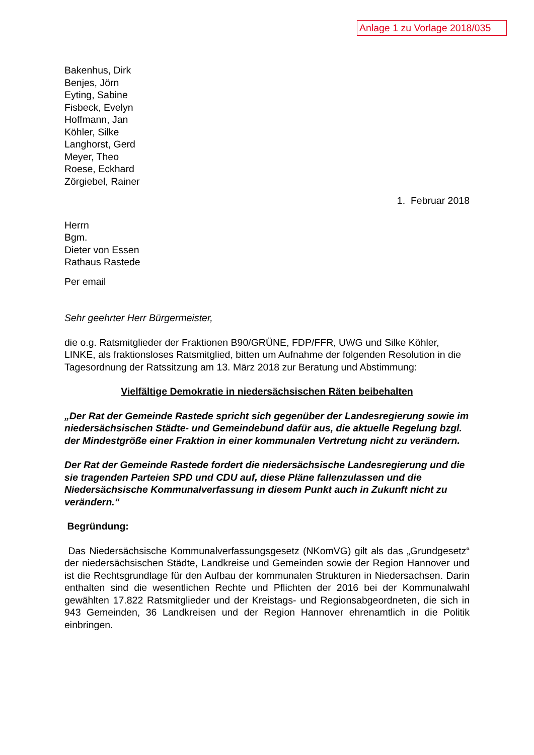Anlage 1 zu Vorlage 2018/035
Bakenhus, Dirk
Benjes, Jörn
Eyting, Sabine
Fisbeck, Evelyn
Hoffmann, Jan
Köhler, Silke
Langhorst, Gerd
Meyer, Theo
Roese, Eckhard
Zörgiebel, Rainer
1. Februar 2018
Herrn
Bgm.
Dieter von Essen
Rathaus Rastede
Per email
Sehr geehrter Herr Bürgermeister,
die o.g. Ratsmitglieder der Fraktionen B90/GRÜNE, FDP/FFR, UWG und Silke Köhler, LINKE, als fraktionsloses Ratsmitglied, bitten um Aufnahme der folgenden Resolution in die Tagesordnung der Ratssitzung am 13. März 2018 zur Beratung und Abstimmung:
Vielfältige Demokratie in niedersächsischen Räten beibehalten
„Der Rat der Gemeinde Rastede spricht sich gegenüber der Landesregierung sowie im niedersächsischen Städte- und Gemeindebund dafür aus, die aktuelle Regelung bzgl. der Mindestgröße einer Fraktion in einer kommunalen Vertretung nicht zu verändern.
Der Rat der Gemeinde Rastede fordert die niedersächsische Landesregierung und die sie tragenden Parteien SPD und CDU auf, diese Pläne fallenzulassen und die Niedersächsische Kommunalverfassung in diesem Punkt auch in Zukunft nicht zu verändern.“
Begründung:
Das Niedersächsische Kommunalverfassungsgesetz (NKomVG) gilt als das „Grundgesetz“ der niedersächsischen Städte, Landkreise und Gemeinden sowie der Region Hannover und ist die Rechtsgrundlage für den Aufbau der kommunalen Strukturen in Niedersachsen. Darin enthalten sind die wesentlichen Rechte und Pflichten der 2016 bei der Kommunalwahl gewählten 17.822 Ratsmitglieder und der Kreistags- und Regionsabgeordneten, die sich in 943 Gemeinden, 36 Landkreisen und der Region Hannover ehrenamtlich in die Politik einbringen.